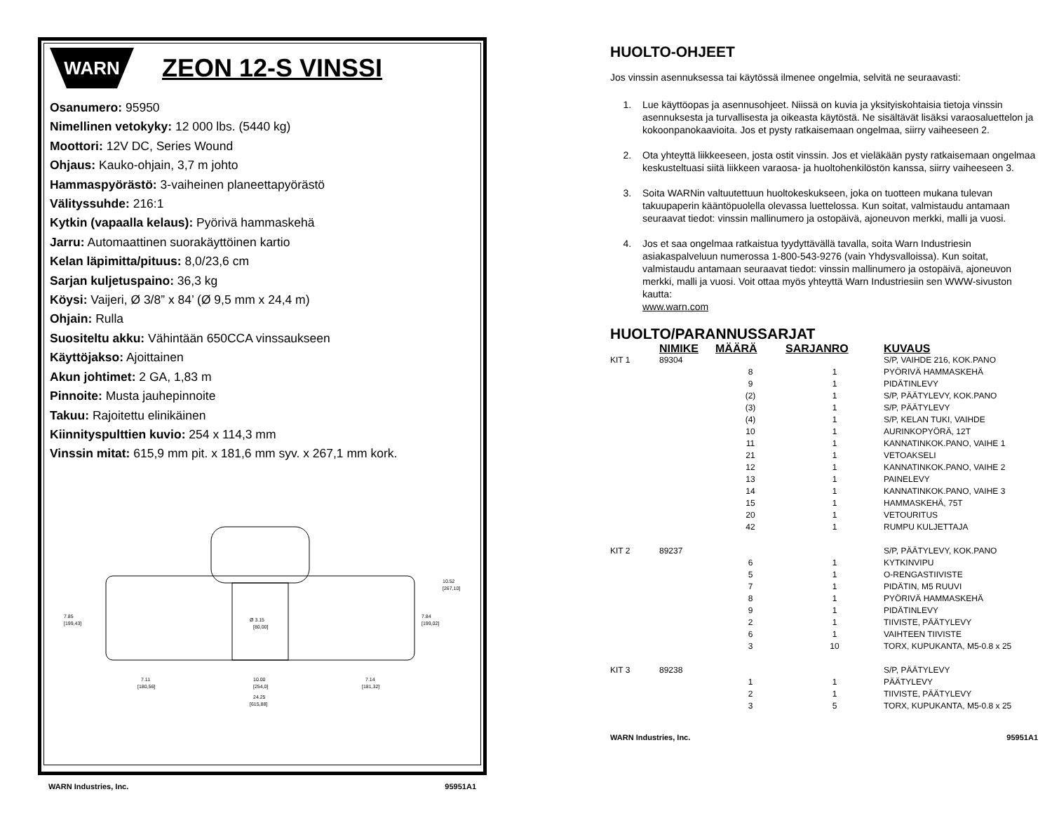WARN
ZEON 12-S VINSSI
Osanumero: 95950
Nimellinen vetokyky: 12 000 lbs. (5440 kg)
Moottori: 12V DC, Series Wound
Ohjaus: Kauko-ohjain, 3,7 m johto
Hammaspyörästö: 3-vaiheinen planeettapyörästö
Välityssuhde: 216:1
Kytkin (vapaalla kelaus): Pyörivä hammaskehä
Jarru: Automaattinen suorakäyttöinen kartio
Kelan läpimitta/pituus: 8,0/23,6 cm
Sarjan kuljetuspaino: 36,3 kg
Köysi: Vaijeri, Ø 3/8” x 84’ (Ø 9,5 mm x 24,4 m)
Ohjain: Rulla
Suositeltu akku: Vähintään 650CCA vinssaukseen
Käyttöjakso: Ajoittainen
Akun johtimet: 2 GA, 1,83 m
Pinnoite: Musta jauhepinnoite
Takuu: Rajoitettu elinikäinen
Kiinnityspulttien kuvio: 254 x 114,3 mm
Vinssin mitat: 615,9 mm pit. x 181,6 mm syv. x 267,1 mm kork.
7.85
[199,43]
7.84
[199,02]
10.52
[267,10]
Ø 3.15
[80,00]
7.11
[180,56]
10.00
[254,0]
7.14
[181,32]
24.25
[615,88]
WARN Industries, Inc. 95951A1
HUOLTO-OHJEET
Jos vinssin asennuksessa tai käytössä ilmenee ongelmia, selvitä ne seuraavasti:
1. Lue käyttöopas ja asennusohjeet. Niissä on kuvia ja yksityiskohtaisia tietoja vinssin asennuksesta ja turvallisesta ja oikeasta käytöstä. Ne sisältävät lisäksi varaosaluettelon ja kokoonpanokaavioita. Jos et pysty ratkaisemaan ongelmaa, siirry vaiheeseen 2.
2. Ota yhteyttä liikkeeseen, josta ostit vinssin. Jos et vieläkään pysty ratkaisemaan ongelmaa keskusteltuasi siitä liikkeen varaosa- ja huoltohenkilöstön kanssa, siirry vaiheeseen 3.
3. Soita WARNin valtuutettuun huoltokeskukseen, joka on tuotteen mukana tulevan takuupaperin kääntöpuolella olevassa luettelossa. Kun soitat, valmistaudu antamaan seuraavat tiedot: vinssin mallinumero ja ostopäivä, ajoneuvon merkki, malli ja vuosi.
4. Jos et saa ongelmaa ratkaistua tyydyttävällä tavalla, soita Warn Industriesin asiakaspalveluun numerossa 1-800-543-9276 (vain Yhdysvalloissa). Kun soitat, valmistaudu antamaan seuraavat tiedot: vinssin mallinumero ja ostopäivä, ajoneuvon merkki, malli ja vuosi. Voit ottaa myös yhteyttä Warn Industriesiin sen WWW-sivuston kautta:
www.warn.com
HUOLTO/PARANNUSSARJAT
| | NIMIKE | MÄÄRÄ | SARJANRO | KUVAUS |
| --- | --- | --- | --- | --- |
| KIT 1 | 89304 | | | S/P, VAIHDE 216, KOK.PANO |
| | | 8 | 1 | PYÖRIVÄ HAMMASKEHÄ |
| | | 9 | 1 | PIDÄTINLEVY |
| | | (2) | 1 | S/P, PÄÄTYLEVY, KOK.PANO |
| | | (3) | 1 | S/P, PÄÄTYLEVY |
| | | (4) | 1 | S/P, KELAN TUKI, VAIHDE |
| | | 10 | 1 | AURINKOPYÖRÄ, 12T |
| | | 11 | 1 | KANNATINKOK.PANO, VAIHE 1 |
| | | 21 | 1 | VETOAKSELI |
| | | 12 | 1 | KANNATINKOK.PANO, VAIHE 2 |
| | | 13 | 1 | PAINELEVY |
| | | 14 | 1 | KANNATINKOK.PANO, VAIHE 3 |
| | | 15 | 1 | HAMMASKEHÄ, 75T |
| | | 20 | 1 | VETOURITUS |
| | | 42 | 1 | RUMPU KULJETTAJA |
| KIT 2 | 89237 | | | S/P, PÄÄTYLEVY, KOK.PANO |
| | | 6 | 1 | KYTKINVIPU |
| | | 5 | 1 | O-RENGASTIIVISTE |
| | | 7 | 1 | PIDÄTIN, M5 RUUVI |
| | | 8 | 1 | PYÖRIVÄ HAMMASKEHÄ |
| | | 9 | 1 | PIDÄTINLEVY |
| | | 2 | 1 | TIIVISTE, PÄÄTYLEVY |
| | | 6 | 1 | VAIHTEEN TIIVISTE |
| | | 3 | 10 | TORX, KUPUKANTA, M5-0.8 x 25 |
| KIT 3 | 89238 | | | S/P, PÄÄTYLEVY |
| | | 1 | 1 | PÄÄTYLEVY |
| | | 2 | 1 | TIIVISTE, PÄÄTYLEVY |
| | | 3 | 5 | TORX, KUPUKANTA, M5-0.8 x 25 |
WARN Industries, Inc. 95951A1